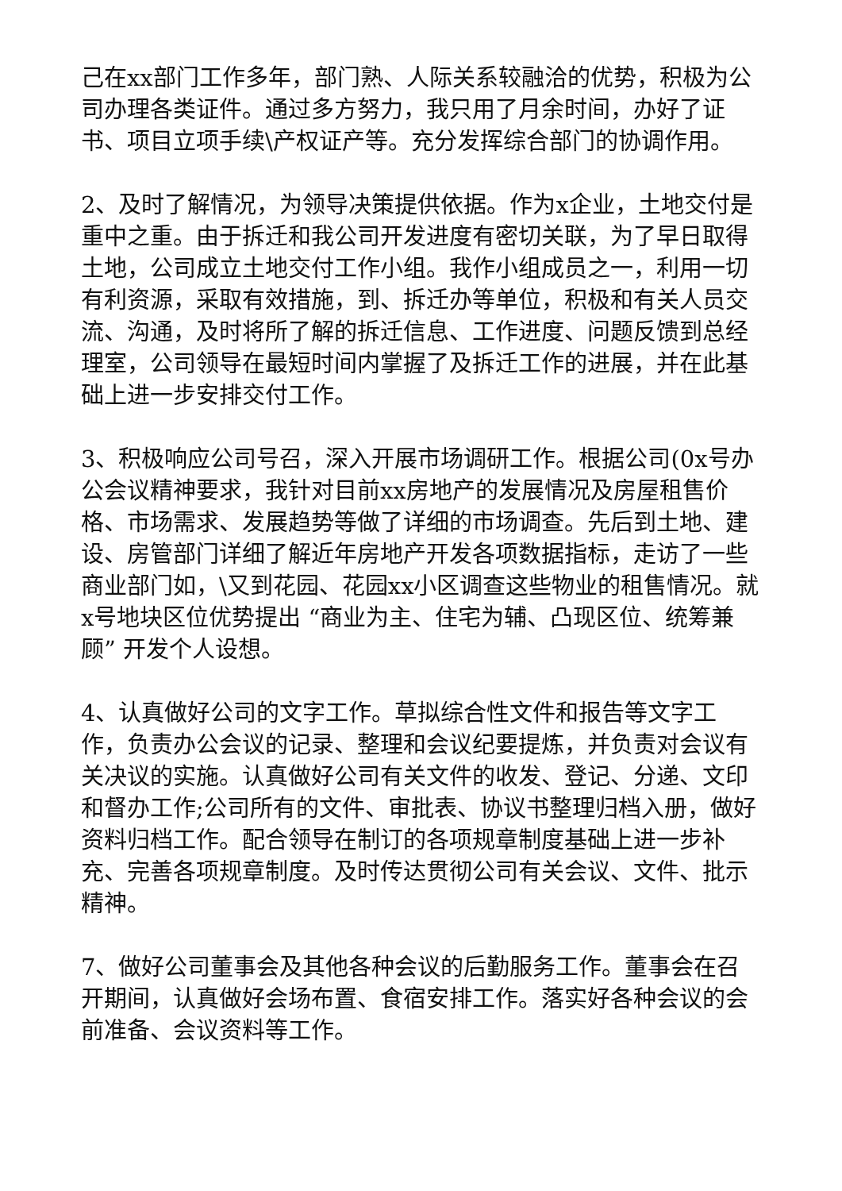己在xx部门工作多年，部门熟、人际关系较融洽的优势，积极为公司办理各类证件。通过多方努力，我只用了月余时间，办好了证书、项目立项手续\产权证产等。充分发挥综合部门的协调作用。
2、及时了解情况，为领导决策提供依据。作为x企业，土地交付是重中之重。由于拆迁和我公司开发进度有密切关联，为了早日取得土地，公司成立土地交付工作小组。我作小组成员之一，利用一切有利资源，采取有效措施，到、拆迁办等单位，积极和有关人员交流、沟通，及时将所了解的拆迁信息、工作进度、问题反馈到总经理室，公司领导在最短时间内掌握了及拆迁工作的进展，并在此基础上进一步安排交付工作。
3、积极响应公司号召，深入开展市场调研工作。根据公司(0x号办公会议精神要求，我针对目前xx房地产的发展情况及房屋租售价格、市场需求、发展趋势等做了详细的市场调查。先后到土地、建设、房管部门详细了解近年房地产开发各项数据指标，走访了一些商业部门如，\又到花园、花园xx小区调查这些物业的租售情况。就x号地块区位优势提出 “商业为主、住宅为辅、凸现区位、统筹兼顾” 开发个人设想。
4、认真做好公司的文字工作。草拟综合性文件和报告等文字工作，负责办公会议的记录、整理和会议纪要提炼，并负责对会议有关决议的实施。认真做好公司有关文件的收发、登记、分递、文印和督办工作;公司所有的文件、审批表、协议书整理归档入册，做好资料归档工作。配合领导在制订的各项规章制度基础上进一步补充、完善各项规章制度。及时传达贯彻公司有关会议、文件、批示精神。
7、做好公司董事会及其他各种会议的后勤服务工作。董事会在召开期间，认真做好会场布置、食宿安排工作。落实好各种会议的会前准备、会议资料等工作。